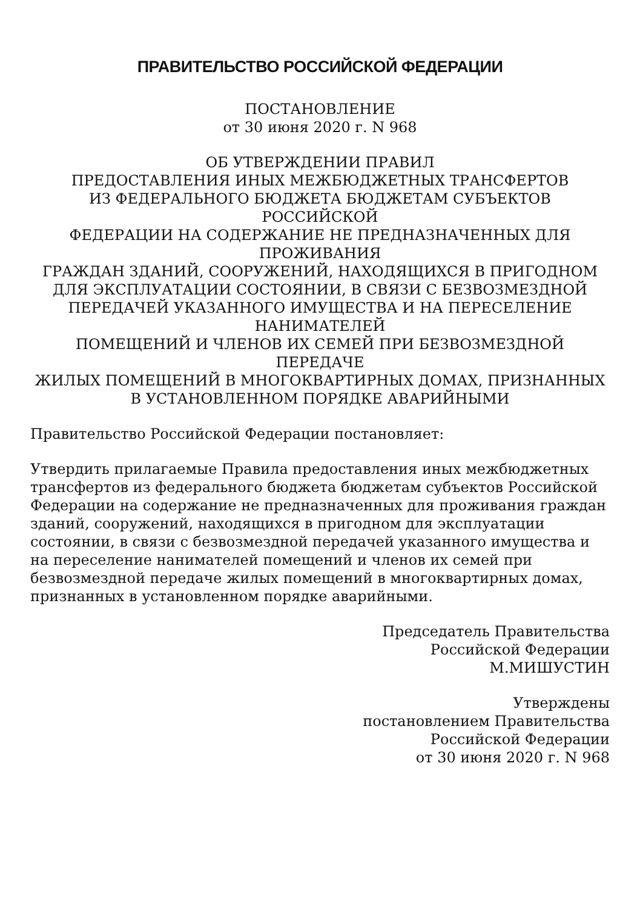ПРАВИТЕЛЬСТВО РОССИЙСКОЙ ФЕДЕРАЦИИ
ПОСТАНОВЛЕНИЕ
от 30 июня 2020 г. N 968
ОБ УТВЕРЖДЕНИИ ПРАВИЛ
ПРЕДОСТАВЛЕНИЯ ИНЫХ МЕЖБЮДЖЕТНЫХ ТРАНСФЕРТОВ
ИЗ ФЕДЕРАЛЬНОГО БЮДЖЕТА БЮДЖЕТАМ СУБЪЕКТОВ
РОССИЙСКОЙ
ФЕДЕРАЦИИ НА СОДЕРЖАНИЕ НЕ ПРЕДНАЗНАЧЕННЫХ ДЛЯ
ПРОЖИВАНИЯ
ГРАЖДАН ЗДАНИЙ, СООРУЖЕНИЙ, НАХОДЯЩИХСЯ В ПРИГОДНОМ
ДЛЯ ЭКСПЛУАТАЦИИ СОСТОЯНИИ, В СВЯЗИ С БЕЗВОЗМЕЗДНОЙ
ПЕРЕДАЧЕЙ УКАЗАННОГО ИМУЩЕСТВА И НА ПЕРЕСЕЛЕНИЕ
НАНИМАТЕЛЕЙ
ПОМЕЩЕНИЙ И ЧЛЕНОВ ИХ СЕМЕЙ ПРИ БЕЗВОЗМЕЗДНОЙ ПЕРЕДАЧЕ
ЖИЛЫХ ПОМЕЩЕНИЙ В МНОГОКВАРТИРНЫХ ДОМАХ, ПРИЗНАННЫХ
В УСТАНОВЛЕННОМ ПОРЯДКЕ АВАРИЙНЫМИ
Правительство Российской Федерации постановляет:
Утвердить прилагаемые Правила предоставления иных межбюджетных трансфертов из федерального бюджета бюджетам субъектов Российской Федерации на содержание не предназначенных для проживания граждан зданий, сооружений, находящихся в пригодном для эксплуатации состоянии, в связи с безвозмездной передачей указанного имущества и на переселение нанимателей помещений и членов их семей при безвозмездной передаче жилых помещений в многоквартирных домах, признанных в установленном порядке аварийными.
Председатель Правительства
Российской Федерации
М.МИШУСТИН
Утверждены
постановлением Правительства
Российской Федерации
от 30 июня 2020 г. N 968